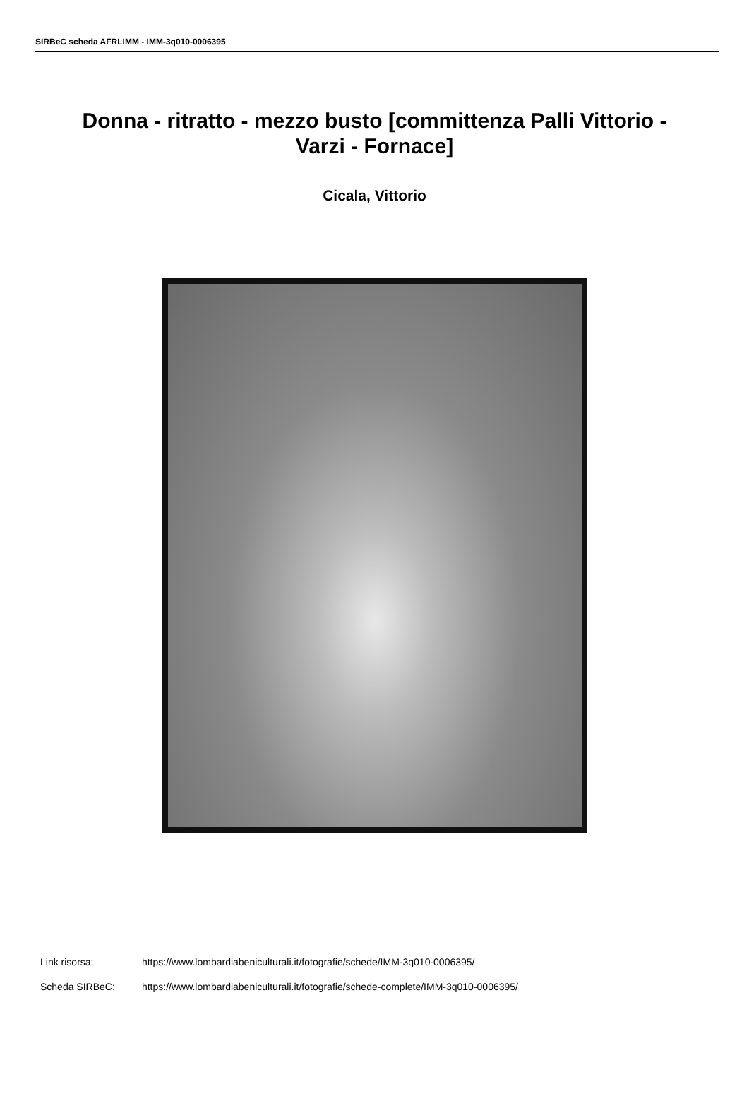SIRBeC scheda AFRLIMM - IMM-3q010-0006395
Donna - ritratto - mezzo busto [committenza Palli Vittorio - Varzi - Fornace]
Cicala, Vittorio
Link risorsa: https://www.lombardiabeniculturali.it/fotografie/schede/IMM-3q010-0006395/
Scheda SIRBeC: https://www.lombardiabeniculturali.it/fotografie/schede-complete/IMM-3q010-0006395/